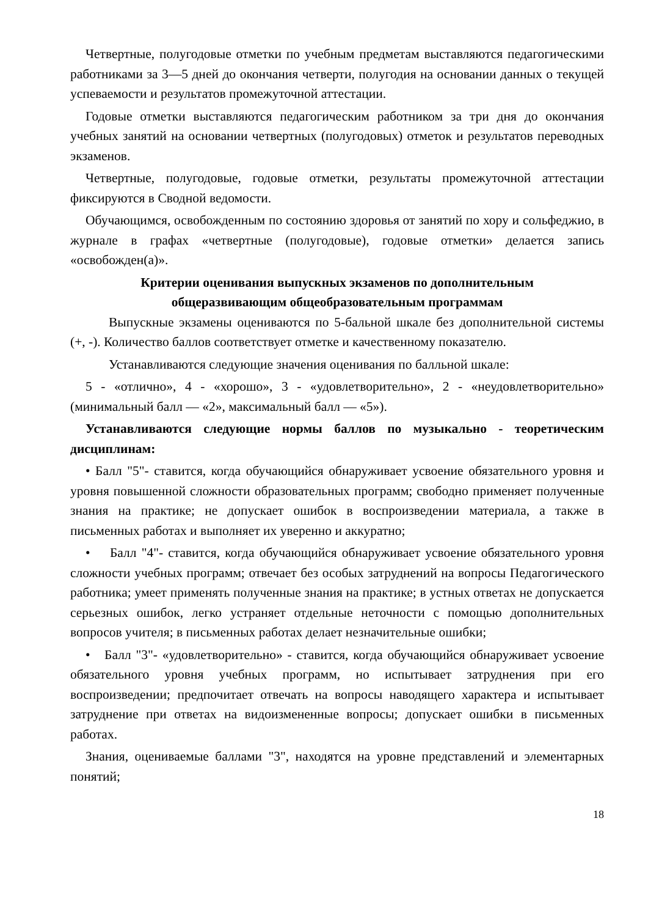Четвертные, полугодовые отметки по учебным предметам выставляются педагогическими работниками за 3—5 дней до окончания четверти, полугодия на основании данных о текущей успеваемости и результатов промежуточной аттестации.
Годовые отметки выставляются педагогическим работником за три дня до окончания учебных занятий на основании четвертных (полугодовых) отметок и результатов переводных экзаменов.
Четвертные, полугодовые, годовые отметки, результаты промежуточной аттестации фиксируются в Сводной ведомости.
Обучающимся, освобожденным по состоянию здоровья от занятий по хору и сольфеджио, в журнале в графах «четвертные (полугодовые), годовые отметки» делается запись «освобожден(а)».
Критерии оценивания выпускных экзаменов по дополнительным
общеразвивающим общеобразовательным программам
Выпускные экзамены оцениваются по 5-бальной шкале без дополнительной системы (+, -). Количество баллов соответствует отметке и качественному показателю.
Устанавливаются следующие значения оценивания по балльной шкале:
5 - «отлично», 4 - «хорошо», 3 - «удовлетворительно», 2 - «неудовлетворительно» (минимальный балл — «2», максимальный балл — «5»).
Устанавливаются следующие нормы баллов по музыкально - теоретическим дисциплинам:
• Балл "5"- ставится, когда обучающийся обнаруживает усвоение обязательного уровня и уровня повышенной сложности образовательных программ; свободно применяет полученные знания на практике; не допускает ошибок в воспроизведении материала, а также в письменных работах и выполняет их уверенно и аккуратно;
• Балл "4"- ставится, когда обучающийся обнаруживает усвоение обязательного уровня сложности учебных программ; отвечает без особых затруднений на вопросы Педагогического работника; умеет применять полученные знания на практике; в устных ответах не допускается серьезных ошибок, легко устраняет отдельные неточности с помощью дополнительных вопросов учителя; в письменных работах делает незначительные ошибки;
• Балл "3"- «удовлетворительно» - ставится, когда обучающийся обнаруживает усвоение обязательного уровня учебных программ, но испытывает затруднения при его воспроизведении; предпочитает отвечать на вопросы наводящего характера и испытывает затруднение при ответах на видоизмененные вопросы; допускает ошибки в письменных работах.
Знания, оцениваемые баллами "3", находятся на уровне представлений и элементарных понятий;
18